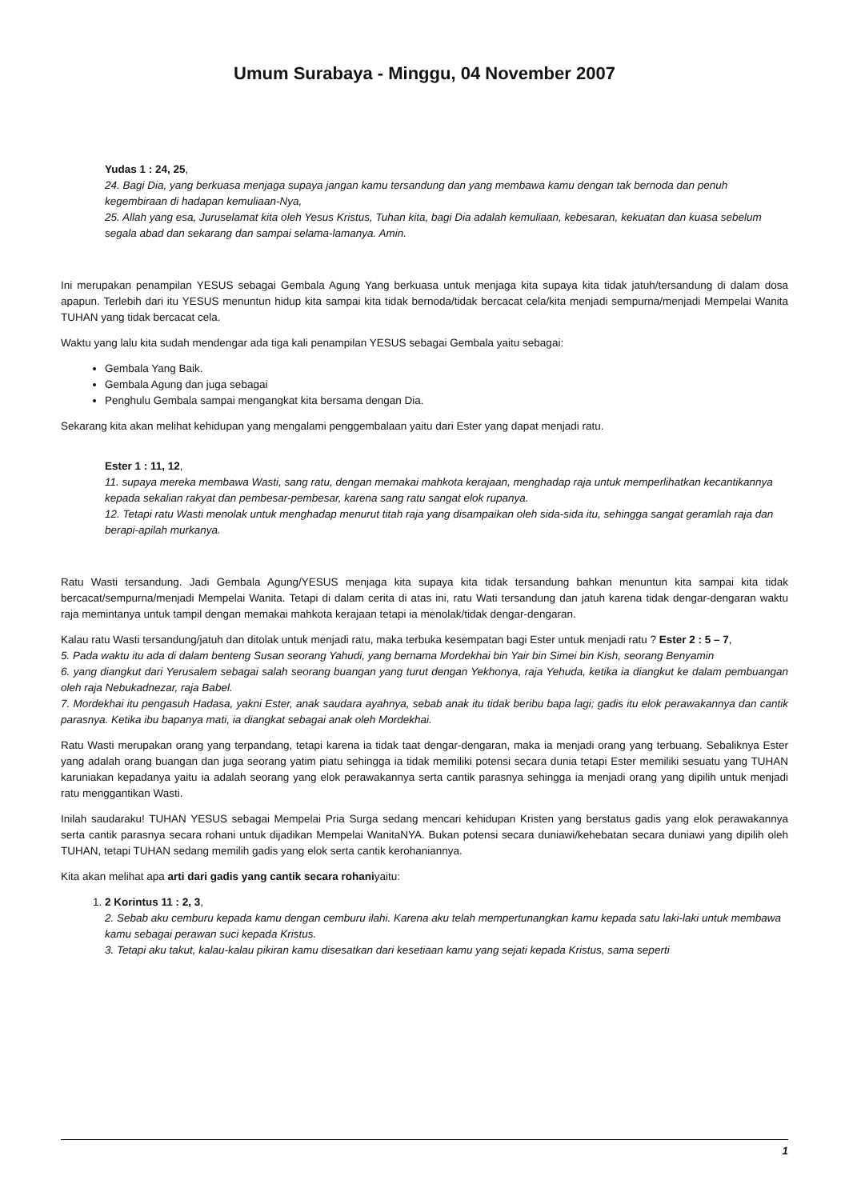Umum Surabaya - Minggu, 04 November 2007
Yudas 1 : 24, 25,
24. Bagi Dia, yang berkuasa menjaga supaya jangan kamu tersandung dan yang membawa kamu dengan tak bernoda dan penuh kegembiraan di hadapan kemuliaan-Nya,
25. Allah yang esa, Juruselamat kita oleh Yesus Kristus, Tuhan kita, bagi Dia adalah kemuliaan, kebesaran, kekuatan dan kuasa sebelum segala abad dan sekarang dan sampai selama-lamanya. Amin.
Ini merupakan penampilan YESUS sebagai Gembala Agung Yang berkuasa untuk menjaga kita supaya kita tidak jatuh/tersandung di dalam dosa apapun. Terlebih dari itu YESUS menuntun hidup kita sampai kita tidak bernoda/tidak bercacat cela/kita menjadi sempurna/menjadi Mempelai Wanita TUHAN yang tidak bercacat cela.
Waktu yang lalu kita sudah mendengar ada tiga kali penampilan YESUS sebagai Gembala yaitu sebagai:
Gembala Yang Baik.
Gembala Agung dan juga sebagai
Penghulu Gembala sampai mengangkat kita bersama dengan Dia.
Sekarang kita akan melihat kehidupan yang mengalami penggembalaan yaitu dari Ester yang dapat menjadi ratu.
Ester 1 : 11, 12,
11. supaya mereka membawa Wasti, sang ratu, dengan memakai mahkota kerajaan, menghadap raja untuk memperlihatkan kecantikannya kepada sekalian rakyat dan pembesar-pembesar, karena sang ratu sangat elok rupanya.
12. Tetapi ratu Wasti menolak untuk menghadap menurut titah raja yang disampaikan oleh sida-sida itu, sehingga sangat geramlah raja dan berapi-apilah murkanya.
Ratu Wasti tersandung. Jadi Gembala Agung/YESUS menjaga kita supaya kita tidak tersandung bahkan menuntun kita sampai kita tidak bercacat/sempurna/menjadi Mempelai Wanita. Tetapi di dalam cerita di atas ini, ratu Wati tersandung dan jatuh karena tidak dengar-dengaran waktu raja memintanya untuk tampil dengan memakai mahkota kerajaan tetapi ia menolak/tidak dengar-dengaran.
Kalau ratu Wasti tersandung/jatuh dan ditolak untuk menjadi ratu, maka terbuka kesempatan bagi Ester untuk menjadi ratu ? Ester 2 : 5 – 7,
5. Pada waktu itu ada di dalam benteng Susan seorang Yahudi, yang bernama Mordekhai bin Yair bin Simei bin Kish, seorang Benyamin
6. yang diangkut dari Yerusalem sebagai salah seorang buangan yang turut dengan Yekhonya, raja Yehuda, ketika ia diangkut ke dalam pembuangan oleh raja Nebukadnezar, raja Babel.
7. Mordekhai itu pengasuh Hadasa, yakni Ester, anak saudara ayahnya, sebab anak itu tidak beribu bapa lagi; gadis itu elok perawakannya dan cantik parasnya. Ketika ibu bapanya mati, ia diangkat sebagai anak oleh Mordekhai.
Ratu Wasti merupakan orang yang terpandang, tetapi karena ia tidak taat dengar-dengaran, maka ia menjadi orang yang terbuang. Sebaliknya Ester yang adalah orang buangan dan juga seorang yatim piatu sehingga ia tidak memiliki potensi secara dunia tetapi Ester memiliki sesuatu yang TUHAN karuniakan kepadanya yaitu ia adalah seorang yang elok perawakannya serta cantik parasnya sehingga ia menjadi orang yang dipilih untuk menjadi ratu menggantikan Wasti.
Inilah saudaraku! TUHAN YESUS sebagai Mempelai Pria Surga sedang mencari kehidupan Kristen yang berstatus gadis yang elok perawakannya serta cantik parasnya secara rohani untuk dijadikan Mempelai WanitaNYA. Bukan potensi secara duniawi/kehebatan secara duniawi yang dipilih oleh TUHAN, tetapi TUHAN sedang memilih gadis yang elok serta cantik kerohaniannya.
Kita akan melihat apa arti dari gadis yang cantik secara rohaniyaitu:
1. 2 Korintus 11 : 2, 3,
2. Sebab aku cemburu kepada kamu dengan cemburu ilahi. Karena aku telah mempertunangkan kamu kepada satu laki-laki untuk membawa kamu sebagai perawan suci kepada Kristus.
3. Tetapi aku takut, kalau-kalau pikiran kamu disesatkan dari kesetiaan kamu yang sejati kepada Kristus, sama seperti
1